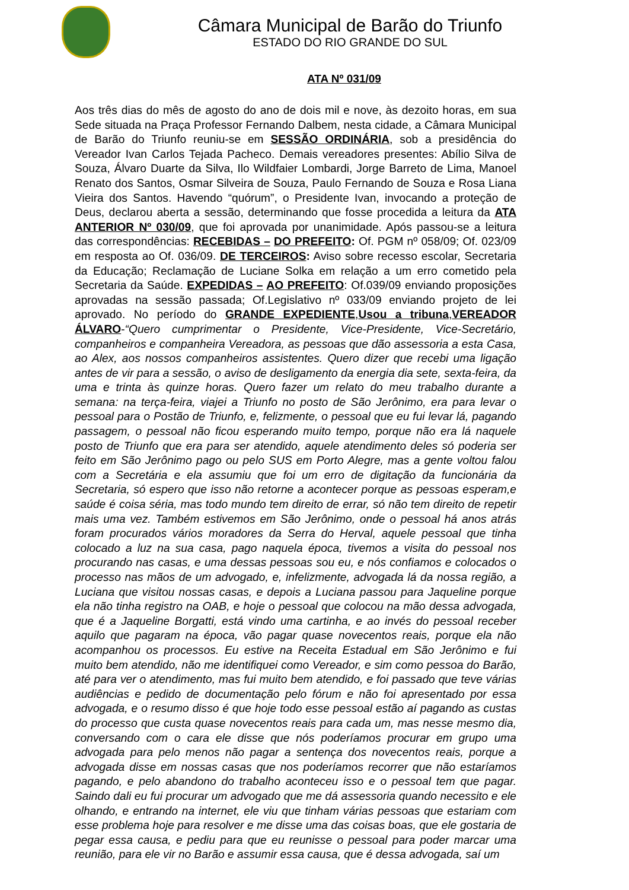Câmara Municipal de Barão do Triunfo
ESTADO DO RIO GRANDE DO SUL
ATA Nº 031/09
Aos três dias do mês de agosto do ano de dois mil e nove, às dezoito horas, em sua Sede situada na Praça Professor Fernando Dalbem, nesta cidade, a Câmara Municipal de Barão do Triunfo reuniu-se em SESSÃO ORDINÁRIA, sob a presidência do Vereador Ivan Carlos Tejada Pacheco. Demais vereadores presentes: Abílio Silva de Souza, Álvaro Duarte da Silva, Ilo Wildfaier Lombardi, Jorge Barreto de Lima, Manoel Renato dos Santos, Osmar Silveira de Souza, Paulo Fernando de Souza e Rosa Liana Vieira dos Santos. Havendo “quórum”, o Presidente Ivan, invocando a proteção de Deus, declarou aberta a sessão, determinando que fosse procedida a leitura da ATA ANTERIOR Nº 030/09, que foi aprovada por unanimidade. Após passou-se a leitura das correspondências: RECEBIDAS – DO PREFEITO: Of. PGM nº 058/09; Of. 023/09 em resposta ao Of. 036/09. DE TERCEIROS: Aviso sobre recesso escolar, Secretaria da Educação; Reclamação de Luciane Solka em relação a um erro cometido pela Secretaria da Saúde. EXPEDIDAS – AO PREFEITO: Of.039/09 enviando proposições aprovadas na sessão passada; Of.Legislativo nº 033/09 enviando projeto de lei aprovado. No período do GRANDE EXPEDIENTE,Usou a tribuna,VEREADOR ÁLVARO-“Quero cumprimentar o Presidente, Vice-Presidente, Vice-Secretário, companheiros e companheira Vereadora, as pessoas que dão assessoria a esta Casa, ao Alex, aos nossos companheiros assistentes. Quero dizer que recebi uma ligação antes de vir para a sessão, o aviso de desligamento da energia dia sete, sexta-feira, da uma e trinta às quinze horas. Quero fazer um relato do meu trabalho durante a semana: na terça-feira, viajei a Triunfo no posto de São Jerônimo, era para levar o pessoal para o Postão de Triunfo, e, felizmente, o pessoal que eu fui levar lá, pagando passagem, o pessoal não ficou esperando muito tempo, porque não era lá naquele posto de Triunfo que era para ser atendido, aquele atendimento deles só poderia ser feito em São Jerônimo pago ou pelo SUS em Porto Alegre, mas a gente voltou falou com a Secretária e ela assumiu que foi um erro de digitação da funcionária da Secretaria, só espero que isso não retorne a acontecer porque as pessoas esperam,e saúde é coisa séria, mas todo mundo tem direito de errar, só não tem direito de repetir mais uma vez. Também estivemos em São Jerônimo, onde o pessoal há anos atrás foram procurados vários moradores da Serra do Herval, aquele pessoal que tinha colocado a luz na sua casa, pago naquela época, tivemos a visita do pessoal nos procurando nas casas, e uma dessas pessoas sou eu, e nós confiamos e colocados o processo nas mãos de um advogado, e, infelizmente, advogada lá da nossa região, a Luciana que visitou nossas casas, e depois a Luciana passou para Jaqueline porque ela não tinha registro na OAB, e hoje o pessoal que colocou na mão dessa advogada, que é a Jaqueline Borgatti, está vindo uma cartinha, e ao invés do pessoal receber aquilo que pagaram na época, vão pagar quase novecentos reais, porque ela não acompanhou os processos. Eu estive na Receita Estadual em São Jerônimo e fui muito bem atendido, não me identifiquei como Vereador, e sim como pessoa do Barão, até para ver o atendimento, mas fui muito bem atendido, e foi passado que teve várias audiências e pedido de documentação pelo fórum e não foi apresentado por essa advogada, e o resumo disso é que hoje todo esse pessoal estão aí pagando as custas do processo que custa quase novecentos reais para cada um, mas nesse mesmo dia, conversando com o cara ele disse que nós poderíamos procurar em grupo uma advogada para pelo menos não pagar a sentença dos novecentos reais, porque a advogada disse em nossas casas que nos poderíamos recorrer que não estaríamos pagando, e pelo abandono do trabalho aconteceu isso e o pessoal tem que pagar. Saindo dali eu fui procurar um advogado que me dá assessoria quando necessito e ele olhando, e entrando na internet, ele viu que tinham várias pessoas que estariam com esse problema hoje para resolver e me disse uma das coisas boas, que ele gostaria de pegar essa causa, e pediu para que eu reunisse o pessoal para poder marcar uma reunião, para ele vir no Barão e assumir essa causa, que é dessa advogada, saí um